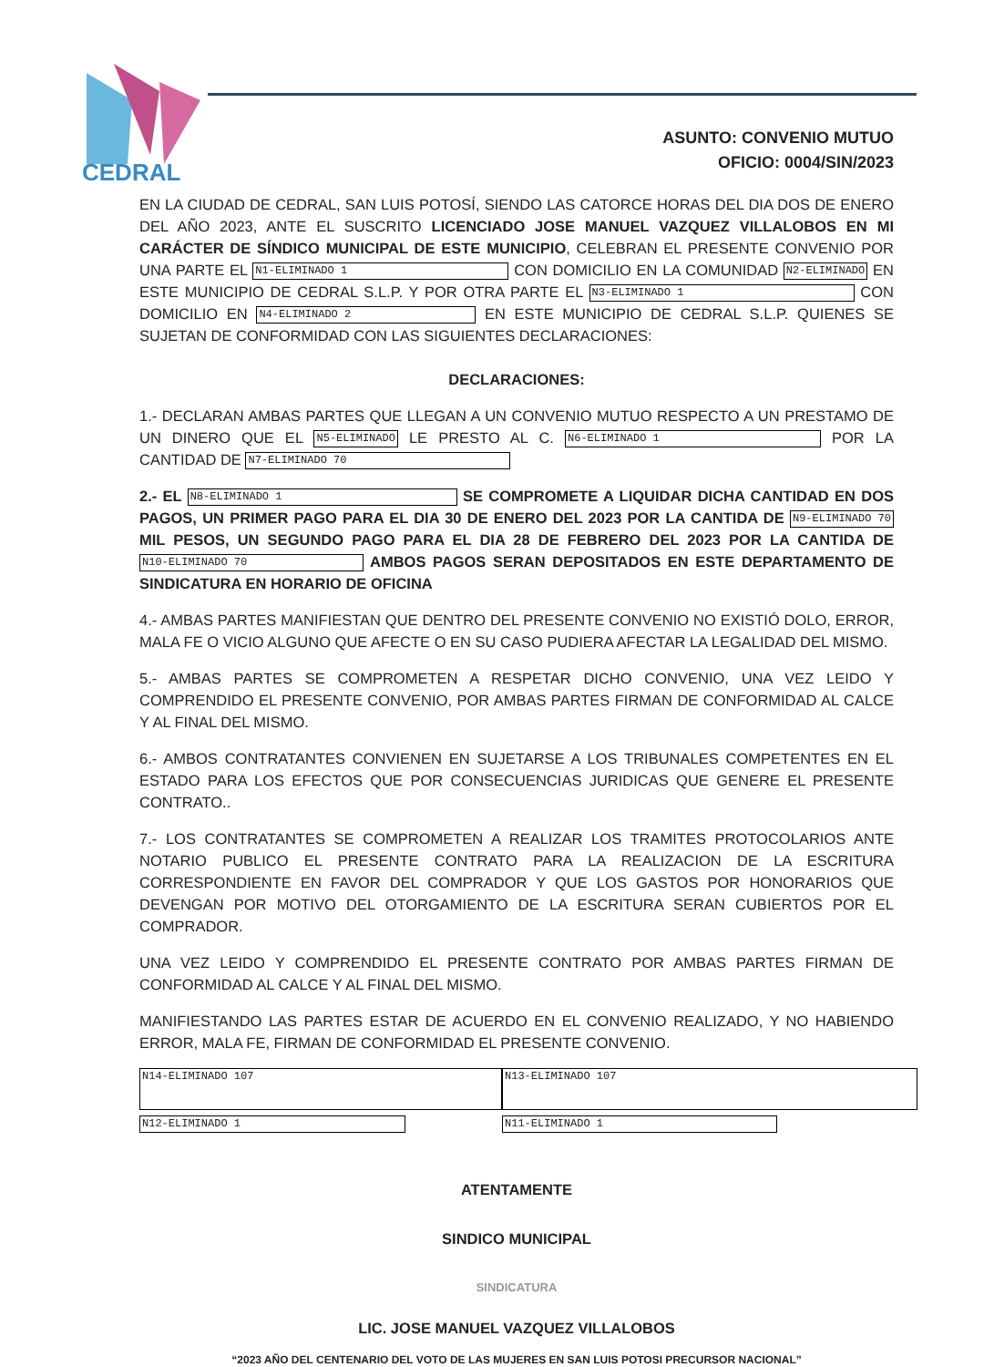CEDRAL
ASUNTO: CONVENIO MUTUO
OFICIO: 0004/SIN/2023
EN LA CIUDAD DE CEDRAL, SAN LUIS POTOSÍ, SIENDO LAS CATORCE HORAS DEL DIA DOS DE ENERO DEL AÑO 2023, ANTE EL SUSCRITO LICENCIADO JOSE MANUEL VAZQUEZ VILLALOBOS EN MI CARÁCTER DE SÍNDICO MUNICIPAL DE ESTE MUNICIPIO, CELEBRAN EL PRESENTE CONVENIO POR UNA PARTE EL N1-ELIMINADO 1 CON DOMICILIO EN LA COMUNIDAD N2-ELIMINADO EN ESTE MUNICIPIO DE CEDRAL S.L.P. Y POR OTRA PARTE EL N3-ELIMINADO 1 CON DOMICILIO EN N4-ELIMINADO 2 EN ESTE MUNICIPIO DE CEDRAL S.L.P. QUIENES SE SUJETAN DE CONFORMIDAD CON LAS SIGUIENTES DECLARACIONES:
DECLARACIONES:
1.- DECLARAN AMBAS PARTES QUE LLEGAN A UN CONVENIO MUTUO RESPECTO A UN PRESTAMO DE UN DINERO QUE EL N5-ELIMINADO LE PRESTO AL C. N6-ELIMINADO 1 POR LA CANTIDAD DE N7-ELIMINADO 70
2.- EL N8-ELIMINADO 1 SE COMPROMETE A LIQUIDAR DICHA CANTIDAD EN DOS PAGOS, UN PRIMER PAGO PARA EL DIA 30 DE ENERO DEL 2023 POR LA CANTIDA DE N9-ELIMINADO 70 MIL PESOS, UN SEGUNDO PAGO PARA EL DIA 28 DE FEBRERO DEL 2023 POR LA CANTIDA DE N10-ELIMINADO 70 AMBOS PAGOS SERAN DEPOSITADOS EN ESTE DEPARTAMENTO DE SINDICATURA EN HORARIO DE OFICINA
4.- AMBAS PARTES MANIFIESTAN QUE DENTRO DEL PRESENTE CONVENIO NO EXISTIÓ DOLO, ERROR, MALA FE O VICIO ALGUNO QUE AFECTE O EN SU CASO PUDIERA AFECTAR LA LEGALIDAD DEL MISMO.
5.- AMBAS PARTES SE COMPROMETEN A RESPETAR DICHO CONVENIO, UNA VEZ LEIDO Y COMPRENDIDO EL PRESENTE CONVENIO, POR AMBAS PARTES FIRMAN DE CONFORMIDAD AL CALCE Y AL FINAL DEL MISMO.
6.- AMBOS CONTRATANTES CONVIENEN EN SUJETARSE A LOS TRIBUNALES COMPETENTES EN EL ESTADO PARA LOS EFECTOS QUE POR CONSECUENCIAS JURIDICAS QUE GENERE EL PRESENTE CONTRATO..
7.- LOS CONTRATANTES SE COMPROMETEN A REALIZAR LOS TRAMITES PROTOCOLARIOS ANTE NOTARIO PUBLICO EL PRESENTE CONTRATO PARA LA REALIZACION DE LA ESCRITURA CORRESPONDIENTE EN FAVOR DEL COMPRADOR Y QUE LOS GASTOS POR HONORARIOS QUE DEVENGAN POR MOTIVO DEL OTORGAMIENTO DE LA ESCRITURA SERAN CUBIERTOS POR EL COMPRADOR.
UNA VEZ LEIDO Y COMPRENDIDO EL PRESENTE CONTRATO POR AMBAS PARTES FIRMAN DE CONFORMIDAD AL CALCE Y AL FINAL DEL MISMO.
MANIFIESTANDO LAS PARTES ESTAR DE ACUERDO EN EL CONVENIO REALIZADO, Y NO HABIENDO ERROR, MALA FE, FIRMAN DE CONFORMIDAD EL PRESENTE CONVENIO.
N14-ELIMINADO 107
N12-ELIMINADO 1
N13-ELIMINADO 107
N11-ELIMINADO 1
ATENTAMENTE
SINDICO MUNICIPAL
SINDICATURA
LIC. JOSE MANUEL VAZQUEZ VILLALOBOS
“2023 AÑO DEL CENTENARIO DEL VOTO DE LAS MUJERES EN SAN LUIS POTOSI PRECURSOR NACIONAL”